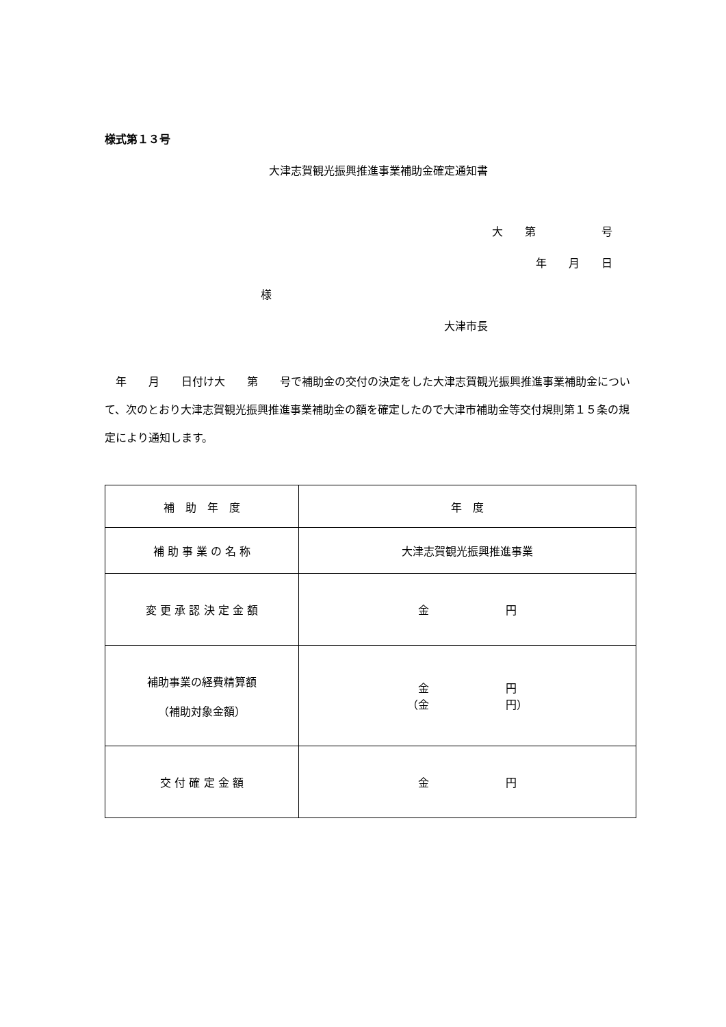様式第１３号
大津志賀観光振興推進事業補助金確定通知書
大　　第　　　　　　号
年　　月　　日
様
大津市長
　年　　月　　日付け大　　第　　号で補助金の交付の決定をした大津志賀観光振興推進事業補助金について、次のとおり大津志賀観光振興推進事業補助金の額を確定したので大津市補助金等交付規則第１５条の規定により通知します。
| 補 助 年 度 | 年 度 |
| 補 助 事 業 の 名 称 | 大津志賀観光振興推進事業 |
| 変 更 承 認 決 定 金 額 | 金 円 |
| 補助事業の経費精算額 （補助対象金額） | 金 円 （金 円） |
| 交 付 確 定 金 額 | 金 円 |